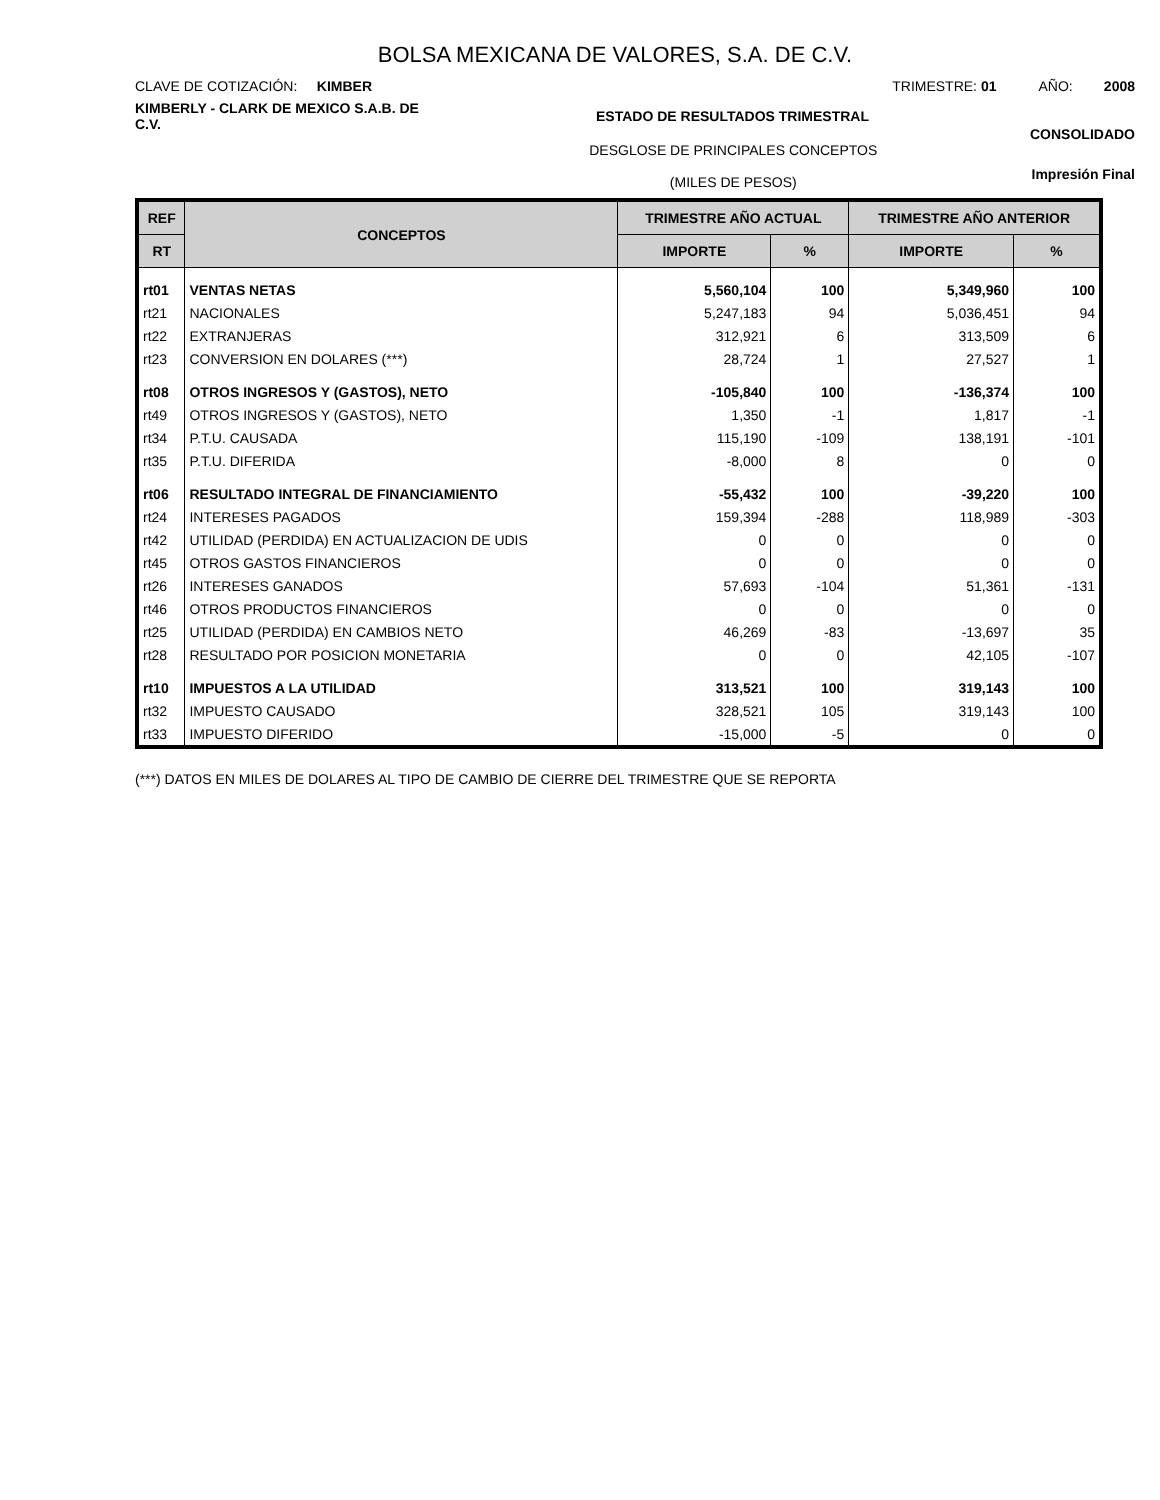BOLSA MEXICANA DE VALORES, S.A. DE C.V.
CLAVE DE COTIZACIÓN: KIMBER
TRIMESTRE: 01 AÑO: 2008
KIMBERLY - CLARK DE MEXICO S.A.B. DE C.V.
ESTADO DE RESULTADOS TRIMESTRAL
CONSOLIDADO
DESGLOSE DE PRINCIPALES CONCEPTOS
(MILES DE PESOS)
Impresión Final
| REF | CONCEPTOS | TRIMESTRE AÑO ACTUAL | | TRIMESTRE AÑO ANTERIOR | |
| --- | --- | --- | --- | --- | --- |
| RT | | IMPORTE | % | IMPORTE | % |
| rt01 | VENTAS NETAS | 5,560,104 | 100 | 5,349,960 | 100 |
| rt21 | NACIONALES | 5,247,183 | 94 | 5,036,451 | 94 |
| rt22 | EXTRANJERAS | 312,921 | 6 | 313,509 | 6 |
| rt23 | CONVERSION EN DOLARES (***) | 28,724 | 1 | 27,527 | 1 |
| rt08 | OTROS INGRESOS Y (GASTOS), NETO | -105,840 | 100 | -136,374 | 100 |
| rt49 | OTROS INGRESOS Y (GASTOS), NETO | 1,350 | -1 | 1,817 | -1 |
| rt34 | P.T.U. CAUSADA | 115,190 | -109 | 138,191 | -101 |
| rt35 | P.T.U. DIFERIDA | -8,000 | 8 | 0 | 0 |
| rt06 | RESULTADO INTEGRAL DE FINANCIAMIENTO | -55,432 | 100 | -39,220 | 100 |
| rt24 | INTERESES PAGADOS | 159,394 | -288 | 118,989 | -303 |
| rt42 | UTILIDAD (PERDIDA) EN ACTUALIZACION DE UDIS | 0 | 0 | 0 | 0 |
| rt45 | OTROS GASTOS FINANCIEROS | 0 | 0 | 0 | 0 |
| rt26 | INTERESES GANADOS | 57,693 | -104 | 51,361 | -131 |
| rt46 | OTROS PRODUCTOS FINANCIEROS | 0 | 0 | 0 | 0 |
| rt25 | UTILIDAD (PERDIDA) EN CAMBIOS NETO | 46,269 | -83 | -13,697 | 35 |
| rt28 | RESULTADO POR POSICION MONETARIA | 0 | 0 | 42,105 | -107 |
| rt10 | IMPUESTOS A LA UTILIDAD | 313,521 | 100 | 319,143 | 100 |
| rt32 | IMPUESTO CAUSADO | 328,521 | 105 | 319,143 | 100 |
| rt33 | IMPUESTO DIFERIDO | -15,000 | -5 | 0 | 0 |
(***) DATOS EN MILES DE DOLARES AL TIPO DE CAMBIO DE CIERRE DEL TRIMESTRE QUE SE REPORTA